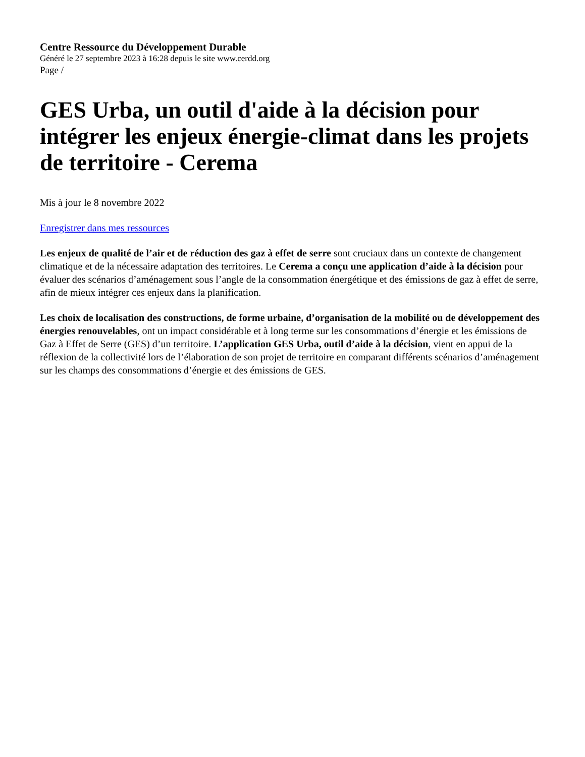Centre Ressource du Développement Durable
Généré le 27 septembre 2023 à 16:28 depuis le site www.cerdd.org
Page /
GES Urba, un outil d'aide à la décision pour intégrer les enjeux énergie-climat dans les projets de territoire - Cerema
Mis à jour le 8 novembre 2022
Enregistrer dans mes ressources
Les enjeux de qualité de l’air et de réduction des gaz à effet de serre sont cruciaux dans un contexte de changement climatique et de la nécessaire adaptation des territoires. Le Cerema a conçu une application d’aide à la décision pour évaluer des scénarios d’aménagement sous l’angle de la consommation énergétique et des émissions de gaz à effet de serre, afin de mieux intégrer ces enjeux dans la planification.
Les choix de localisation des constructions, de forme urbaine, d’organisation de la mobilité ou de développement des énergies renouvelables, ont un impact considérable et à long terme sur les consommations d’énergie et les émissions de Gaz à Effet de Serre (GES) d’un territoire. L’application GES Urba, outil d’aide à la décision, vient en appui de la réflexion de la collectivité lors de l’élaboration de son projet de territoire en comparant différents scénarios d’aménagement sur les champs des consommations d’énergie et des émissions de GES.